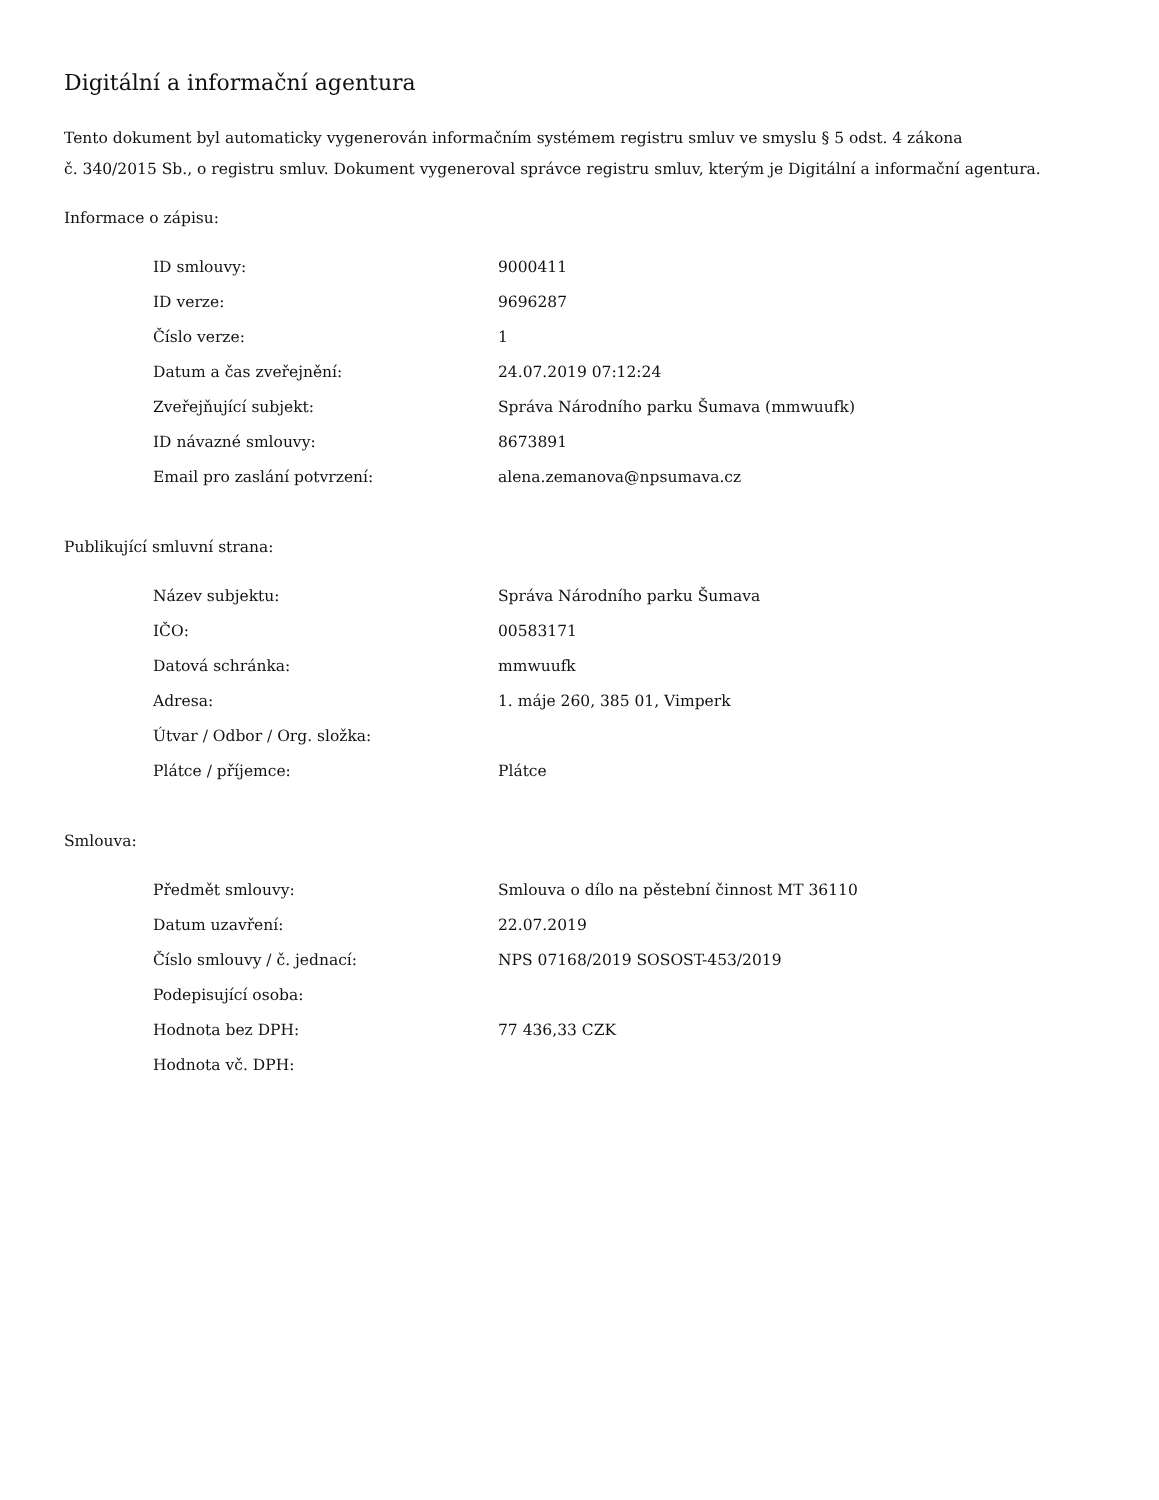Digitální a informační agentura
Tento dokument byl automaticky vygenerován informačním systémem registru smluv ve smyslu § 5 odst. 4 zákona
č. 340/2015 Sb., o registru smluv. Dokument vygeneroval správce registru smluv, kterým je Digitální a informační agentura.
Informace o zápisu:
| ID smlouvy: | 9000411 |
| ID verze: | 9696287 |
| Číslo verze: | 1 |
| Datum a čas zveřejnění: | 24.07.2019 07:12:24 |
| Zveřejňující subjekt: | Správa Národního parku Šumava (mmwuufk) |
| ID návazné smlouvy: | 8673891 |
| Email pro zaslání potvrzení: | alena.zemanova@npsumava.cz |
Publikující smluvní strana:
| Název subjektu: | Správa Národního parku Šumava |
| IČO: | 00583171 |
| Datová schránka: | mmwuufk |
| Adresa: | 1. máje 260, 385 01, Vimperk |
| Útvar / Odbor / Org. složka: | |
| Plátce / příjemce: | Plátce |
Smlouva:
| Předmět smlouvy: | Smlouva o dílo na pěstební činnost MT 36110 |
| Datum uzavření: | 22.07.2019 |
| Číslo smlouvy / č. jednací: | NPS 07168/2019 SOSOST-453/2019 |
| Podepisující osoba: | |
| Hodnota bez DPH: | 77 436,33 CZK |
| Hodnota vč. DPH: | |